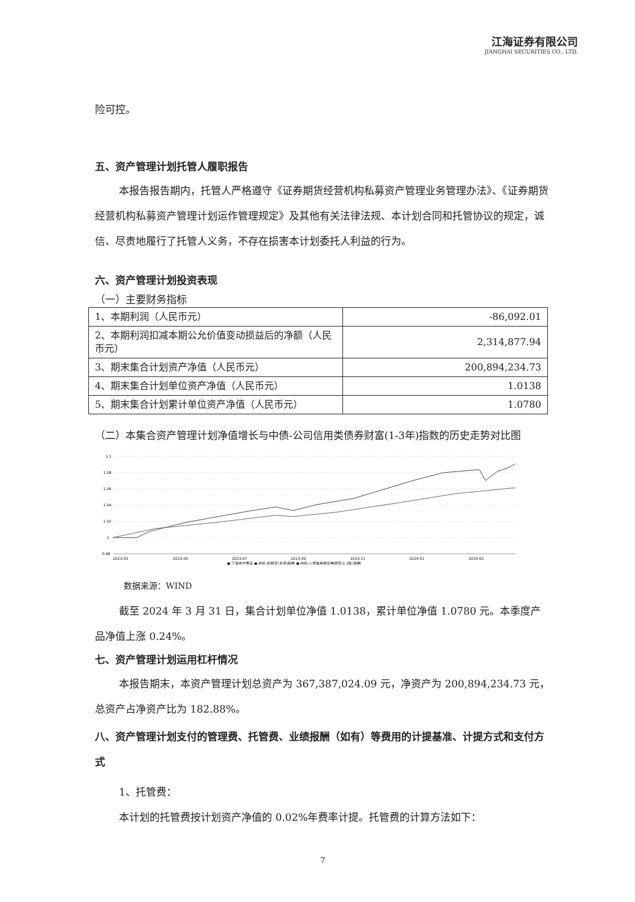江海证券有限公司
JIANGHAI SECURITIES CO., LTD.
险可控。
五、资产管理计划托管人履职报告
本报告报告期内，托管人严格遵守《证券期货经营机构私募资产管理业务管理办法》、《证券期货经营机构私募资产管理计划运作管理规定》及其他有关法律法规、本计划合同和托管协议的规定，诚信、尽责地履行了托管人义务，不存在损害本计划委托人利益的行为。
六、资产管理计划投资表现
（一）主要财务指标
| 1、本期利润（人民币元） | -86,092.01 |
| 2、本期利润扣减本期公允价值变动损益后的净额（人民币元） | 2,314,877.94 |
| 3、期末集合计划资产净值（人民币元） | 200,894,234.73 |
| 4、期末集合计划单位资产净值（人民币元） | 1.0138 |
| 5、期末集合计划累计单位资产净值（人民币元） | 1.0780 |
（二）本集合资产管理计划净值增长与中债-公司信用类债券财富(1-3年)指数的历史走势对比图
1.1
1.08
1.06
1.04
1.02
1
0.98
2023-03
2023-05
2023-07
2023-09
2023-11
2024-01
2024-03
● 江海会宁惠享 ● 中债-总财富(总值)指数 ● 中债-公司信用类债券财富(1-3年)指数
数据来源：WIND
截至 2024 年 3 月 31 日，集合计划单位净值 1.0138，累计单位净值 1.0780 元。本季度产品净值上涨 0.24%。
七、资产管理计划运用杠杆情况
本报告期末，本资产管理计划总资产为 367,387,024.09 元，净资产为 200,894,234.73 元，总资产占净资产比为 182.88%。
八、资产管理计划支付的管理费、托管费、业绩报酬（如有）等费用的计提基准、计提方式和支付方式
1、托管费：
本计划的托管费按计划资产净值的 0.02%年费率计提。托管费的计算方法如下：
7